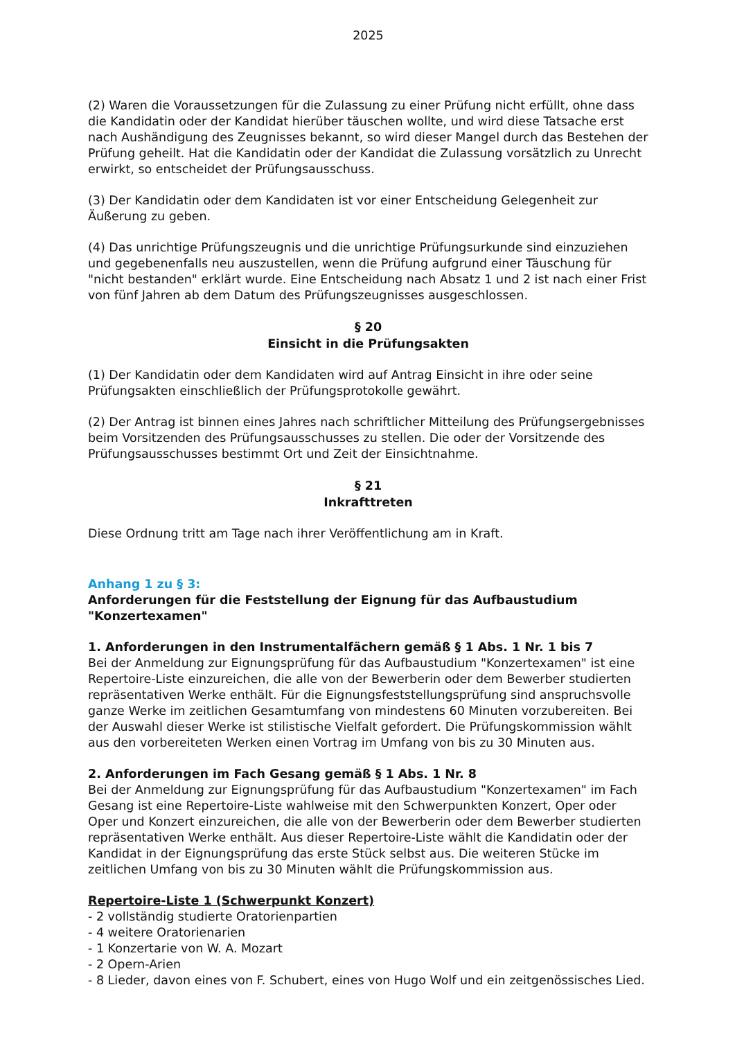2025
(2) Waren die Voraussetzungen für die Zulassung zu einer Prüfung nicht erfüllt, ohne dass die Kandidatin oder der Kandidat hierüber täuschen wollte, und wird diese Tatsache erst nach Aushändigung des Zeugnisses bekannt, so wird dieser Mangel durch das Bestehen der Prüfung geheilt. Hat die Kandidatin oder der Kandidat die Zulassung vorsätzlich zu Unrecht erwirkt, so entscheidet der Prüfungsausschuss.
(3) Der Kandidatin oder dem Kandidaten ist vor einer Entscheidung Gelegenheit zur Äußerung zu geben.
(4) Das unrichtige Prüfungszeugnis und die unrichtige Prüfungsurkunde sind einzuziehen und gegebenenfalls neu auszustellen, wenn die Prüfung aufgrund einer Täuschung für "nicht bestanden" erklärt wurde. Eine Entscheidung nach Absatz 1 und 2 ist nach einer Frist von fünf Jahren ab dem Datum des Prüfungszeugnisses ausgeschlossen.
§ 20
Einsicht in die Prüfungsakten
(1) Der Kandidatin oder dem Kandidaten wird auf Antrag Einsicht in ihre oder seine Prüfungsakten einschließlich der Prüfungsprotokolle gewährt.
(2) Der Antrag ist binnen eines Jahres nach schriftlicher Mitteilung des Prüfungsergebnisses beim Vorsitzenden des Prüfungsausschusses zu stellen. Die oder der Vorsitzende des Prüfungsausschusses bestimmt Ort und Zeit der Einsichtnahme.
§ 21
Inkrafttreten
Diese Ordnung tritt am Tage nach ihrer Veröffentlichung am in Kraft.
Anhang 1 zu § 3:
Anforderungen für die Feststellung der Eignung für das Aufbaustudium "Konzertexamen"
1. Anforderungen in den Instrumentalfächern gemäß § 1 Abs. 1 Nr. 1 bis 7
Bei der Anmeldung zur Eignungsprüfung für das Aufbaustudium "Konzertexamen" ist eine Repertoire-Liste einzureichen, die alle von der Bewerberin oder dem Bewerber studierten repräsentativen Werke enthält. Für die Eignungsfeststellungsprüfung sind anspruchsvolle ganze Werke im zeitlichen Gesamtumfang von mindestens 60 Minuten vorzubereiten. Bei der Auswahl dieser Werke ist stilistische Vielfalt gefordert. Die Prüfungskommission wählt aus den vorbereiteten Werken einen Vortrag im Umfang von bis zu 30 Minuten aus.
2. Anforderungen im Fach Gesang gemäß § 1 Abs. 1 Nr. 8
Bei der Anmeldung zur Eignungsprüfung für das Aufbaustudium "Konzertexamen" im Fach Gesang ist eine Repertoire-Liste wahlweise mit den Schwerpunkten Konzert, Oper oder Oper und Konzert einzureichen, die alle von der Bewerberin oder dem Bewerber studierten repräsentativen Werke enthält. Aus dieser Repertoire-Liste wählt die Kandidatin oder der Kandidat in der Eignungsprüfung das erste Stück selbst aus. Die weiteren Stücke im zeitlichen Umfang von bis zu 30 Minuten wählt die Prüfungskommission aus.
Repertoire-Liste 1 (Schwerpunkt Konzert)
- 2 vollständig studierte Oratorienpartien
- 4 weitere Oratorienarien
- 1 Konzertarie von W. A. Mozart
- 2 Opern-Arien
- 8 Lieder, davon eines von F. Schubert, eines von Hugo Wolf und ein zeitgenössisches Lied.